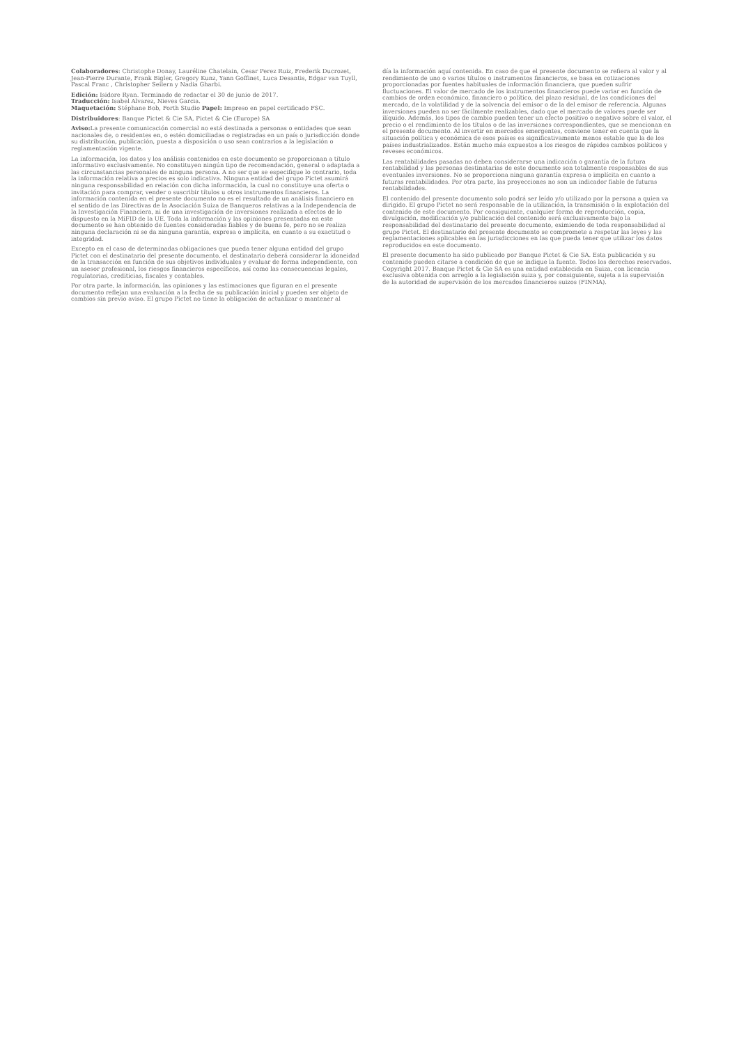Colaboradores: Christophe Donay, Lauréline Chatelain, Cesar Perez Ruiz, Frederik Ducrozet, Jean-Pierre Durante, Frank Bigler, Gregory Kunz, Yann Goffinet, Luca Desantis, Edgar van Tuyll, Pascal Franc , Christopher Seilern y Nadia Gharbi.
Edición: Isidore Ryan. Terminado de redactar el 30 de junio de 2017.
Traducción: Isabel Alvarez, Nieves Garcia.
Maquetación: Stéphane Bob, Forth Studio Papel: Impreso en papel certificado FSC.
Distribuidores: Banque Pictet & Cie SA, Pictet & Cie (Europe) SA
Aviso: La presente comunicación comercial no está destinada a personas o entidades que sean nacionales de, o residentes en, o estén domiciliadas o registradas en un país o jurisdicción donde su distribución, publicación, puesta a disposición o uso sean contrarios a la legislación o reglamentación vigente.
La información, los datos y los análisis contenidos en este documento se proporcionan a título informativo exclusivamente. No constituyen ningún tipo de recomendación, general o adaptada a las circunstancias personales de ninguna persona. A no ser que se especifique lo contrario, toda la información relativa a precios es solo indicativa. Ninguna entidad del grupo Pictet asumirá ninguna responsabilidad en relación con dicha información, la cual no constituye una oferta o invitación para comprar, vender o suscribir títulos u otros instrumentos financieros. La información contenida en el presente documento no es el resultado de un análisis financiero en el sentido de las Directivas de la Asociación Suiza de Banqueros relativas a la Independencia de la Investigación Financiera, ni de una investigación de inversiones realizada a efectos de lo dispuesto en la MiFID de la UE. Toda la información y las opiniones presentadas en este documento se han obtenido de fuentes consideradas fiables y de buena fe, pero no se realiza ninguna declaración ni se da ninguna garantía, expresa o implícita, en cuanto a su exactitud o integridad.
Excepto en el caso de determinadas obligaciones que pueda tener alguna entidad del grupo Pictet con el destinatario del presente documento, el destinatario deberá considerar la idoneidad de la transacción en función de sus objetivos individuales y evaluar de forma independiente, con un asesor profesional, los riesgos financieros específicos, así como las consecuencias legales, regulatorias, crediticias, fiscales y contables.
Por otra parte, la información, las opiniones y las estimaciones que figuran en el presente documento reflejan una evaluación a la fecha de su publicación inicial y pueden ser objeto de cambios sin previo aviso. El grupo Pictet no tiene la obligación de actualizar o mantener al
día la información aquí contenida. En caso de que el presente documento se refiera al valor y al rendimiento de uno o varios títulos o instrumentos financieros, se basa en cotizaciones proporcionadas por fuentes habituales de información financiera, que pueden sufrir fluctuaciones. El valor de mercado de los instrumentos financieros puede variar en función de cambios de orden económico, financiero o político, del plazo residual, de las condiciones del mercado, de la volatilidad y de la solvencia del emisor o de la del emisor de referencia. Algunas inversiones pueden no ser fácilmente realizables, dado que el mercado de valores puede ser ilíquido. Además, los tipos de cambio pueden tener un efecto positivo o negativo sobre el valor, el precio o el rendimiento de los títulos o de las inversiones correspondientes, que se mencionan en el presente documento. Al invertir en mercados emergentes, conviene tener en cuenta que la situación política y económica de esos países es significativamente menos estable que la de los países industrializados. Están mucho más expuestos a los riesgos de rápidos cambios políticos y reveses económicos.
Las rentabilidades pasadas no deben considerarse una indicación o garantía de la futura rentabilidad y las personas destinatarias de este documento son totalmente responsables de sus eventuales inversiones. No se proporciona ninguna garantía expresa o implícita en cuanto a futuras rentabilidades. Por otra parte, las proyecciones no son un indicador fiable de futuras rentabilidades.
El contenido del presente documento solo podrá ser leído y/o utilizado por la persona a quien va dirigido. El grupo Pictet no será responsable de la utilización, la transmisión o la explotación del contenido de este documento. Por consiguiente, cualquier forma de reproducción, copia, divulgación, modificación y/o publicación del contenido será exclusivamente bajo la responsabilidad del destinatario del presente documento, eximiendo de toda responsabilidad al grupo Pictet. El destinatario del presente documento se compromete a respetar las leyes y las reglamentaciones aplicables en las jurisdicciones en las que pueda tener que utilizar los datos reproducidos en este documento.
El presente documento ha sido publicado por Banque Pictet & Cie SA. Esta publicación y su contenido pueden citarse a condición de que se indique la fuente. Todos los derechos reservados. Copyright 2017. Banque Pictet & Cie SA es una entidad establecida en Suiza, con licencia exclusiva obtenida con arreglo a la legislación suiza y, por consiguiente, sujeta a la supervisión de la autoridad de supervisión de los mercados financieros suizos (FINMA).